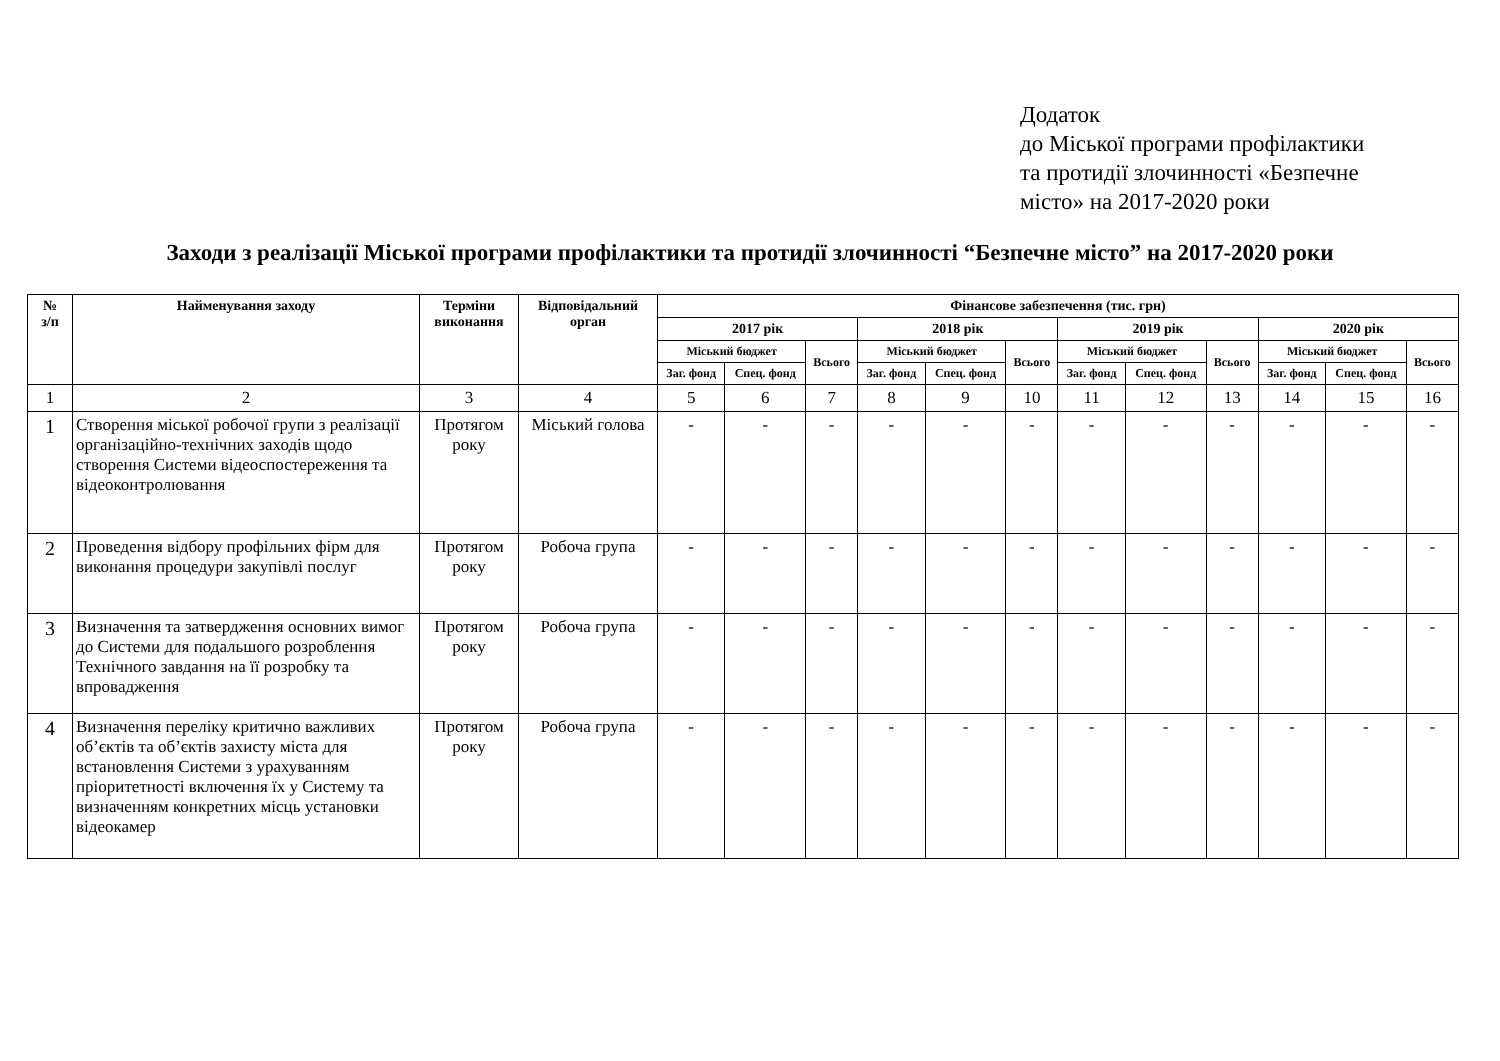Додаток
до Міської програми профілактики
та протидії злочинності «Безпечне
місто» на 2017-2020 роки
Заходи з реалізації Міської програми профілактики та протидії злочинності “Безпечне місто” на 2017-2020 роки
| № з/п | Найменування заходу | Терміни виконання | Відповідальний орган | Фінансове забезпечення (тис. грн) | | | | | | | | | | | |
| --- | --- | --- | --- | --- | --- | --- | --- | --- | --- | --- | --- | --- | --- | --- | --- |
| | | | | 2017 рік | | | 2018 рік | | | 2019 рік | | | 2020 рік | | |
| | | | | Міський бюджет | | Всього | Міський бюджет | | Всього | Міський бюджет | | Всього | Міський бюджет | | Всього |
| | | | | Заг. фонд | Спец. фонд | | Заг. фонд | Спец. фонд | | Заг. фонд | Спец. фонд | | Заг. фонд | Спец. фонд | |
| 1 | 2 | 3 | 4 | 5 | 6 | 7 | 8 | 9 | 10 | 11 | 12 | 13 | 14 | 15 | 16 |
| 1 | Створення міської робочої групи з реалізації організаційно-технічних заходів щодо створення Системи відеоспостереження та відеоконтролювання | Протягом року | Міський голова | - | - | - | - | - | - | - | - | - | - | - | - |
| 2 | Проведення відбору профільних фірм для виконання процедури закупівлі послуг | Протягом року | Робоча група | - | - | - | - | - | - | - | - | - | - | - | - |
| 3 | Визначення та затвердження основних вимог до Системи для подальшого розроблення Технічного завдання на її розробку та впровадження | Протягом року | Робоча група | - | - | - | - | - | - | - | - | - | - | - | - |
| 4 | Визначення переліку критично важливих об’єктів та об’єктів захисту міста для встановлення Системи з урахуванням пріоритетності включення їх у Систему та визначенням конкретних місць установки відеокамер | Протягом року | Робоча група | - | - | - | - | - | - | - | - | - | - | - | - |